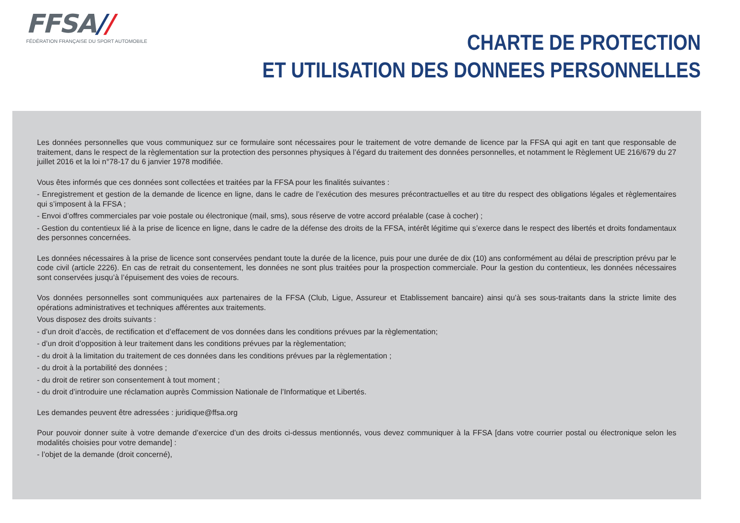FFSA//
FÉDÉRATION FRANÇAISE DU SPORT AUTOMOBILE
CHARTE DE PROTECTION
ET UTILISATION DES DONNEES PERSONNELLES
Les données personnelles que vous communiquez sur ce formulaire sont nécessaires pour le traitement de votre demande de licence par la FFSA qui agit en tant que responsable de traitement, dans le respect de la règlementation sur la protection des personnes physiques à l’égard du traitement des données personnelles, et notamment le Règlement UE 216/679 du 27 juillet 2016 et la loi n°78-17 du 6 janvier 1978 modifiée.
Vous êtes informés que ces données sont collectées et traitées par la FFSA pour les finalités suivantes :
- Enregistrement et gestion de la demande de licence en ligne, dans le cadre de l’exécution des mesures précontractuelles et au titre du respect des obligations légales et règlementaires qui s’imposent à la FFSA ;
- Envoi d’offres commerciales par voie postale ou électronique (mail, sms), sous réserve de votre accord préalable (case à cocher) ;
- Gestion du contentieux lié à la prise de licence en ligne, dans le cadre de la défense des droits de la FFSA, intérêt légitime qui s’exerce dans le respect des libertés et droits fondamentaux des personnes concernées.
Les données nécessaires à la prise de licence sont conservées pendant toute la durée de la licence, puis pour une durée de dix (10) ans conformément au délai de prescription prévu par le code civil (article 2226). En cas de retrait du consentement, les données ne sont plus traitées pour la prospection commerciale. Pour la gestion du contentieux, les données nécessaires sont conservées jusqu’à l’épuisement des voies de recours.
Vos données personnelles sont communiquées aux partenaires de la FFSA (Club, Ligue, Assureur et Etablissement bancaire) ainsi qu’à ses sous-traitants dans la stricte limite des opérations administratives et techniques afférentes aux traitements.
Vous disposez des droits suivants :
- d’un droit d’accès, de rectification et d’effacement de vos données dans les conditions prévues par la règlementation;
- d’un droit d’opposition à leur traitement dans les conditions prévues par la règlementation;
- du droit à la limitation du traitement de ces données dans les conditions prévues par la règlementation ;
- du droit à la portabilité des données ;
- du droit de retirer son consentement à tout moment ;
- du droit d’introduire une réclamation auprès Commission Nationale de l’Informatique et Libertés.
Les demandes peuvent être adressées : juridique@ffsa.org
Pour pouvoir donner suite à votre demande d’exercice d’un des droits ci-dessus mentionnés, vous devez communiquer à la FFSA [dans votre courrier postal ou électronique selon les modalités choisies pour votre demande] :
- l’objet de la demande (droit concerné),